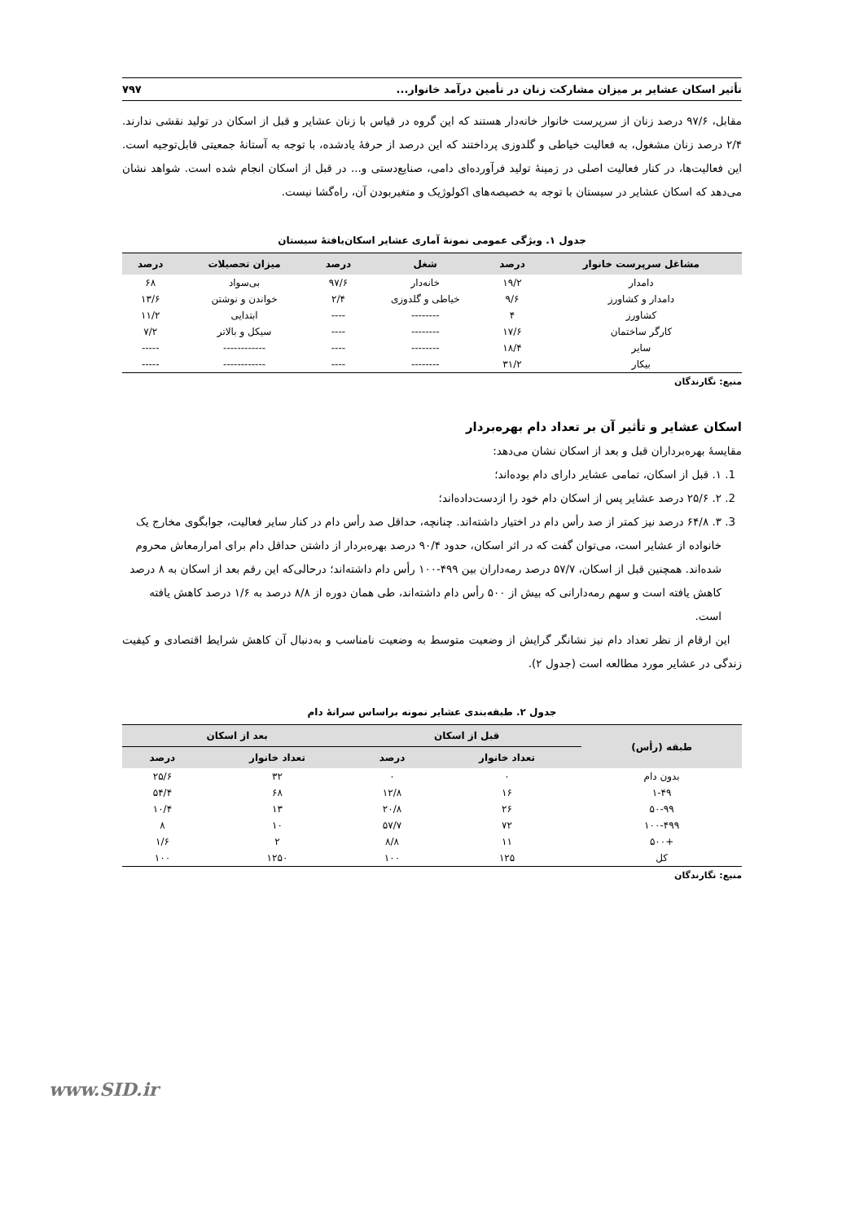تأثیر اسکان عشایر بر میزان مشارکت زنان در تأمین درآمد خانوار... ۷۹۷
مقابل، ۹۷/۶ درصد زنان از سرپرست خانوار خانه‌دار هستند که این گروه در قیاس با زنان عشایر و قبل از اسکان در تولید نقشی ندارند. ۲/۴ درصد زنان مشغول، به فعالیت خیاطی و گلدوزی پرداختند که این درصد از حرفهٔ یادشده، با توجه به آستانهٔ جمعیتی قابل‌توجیه است. این فعالیت‌ها، در کنار فعالیت اصلی در زمینهٔ تولید فرآورده‌ای دامی، صنایع‌دستی و... در قبل از اسکان انجام شده است. شواهد نشان می‌دهد که اسکان عشایر در سیستان با توجه به خصیصه‌های اکولوژیک و متغیربودن آن، راه‌گشا نیست.
جدول ۱. ویژگی عمومی نمونهٔ آماری عشایر اسکان‌یافتهٔ سیستان
| مشاغل سرپرست خانوار | درصد | شغل | درصد | میزان تحصیلات | درصد |
| --- | --- | --- | --- | --- | --- |
| دامدار | ۱۹/۲ | خانه‌دار | ۹۷/۶ | بی‌سواد | ۶۸ |
| دامدار و کشاورز | ۹/۶ | خیاطی و گلدوزی | ۲/۴ | خواندن و نوشتن | ۱۳/۶ |
| کشاورز | ۴ | -------- | ---- | ابتدایی | ۱۱/۲ |
| کارگر ساختمان | ۱۷/۶ | -------- | ---- | سیکل و بالاتر | ۷/۲ |
| سایر | ۱۸/۴ | -------- | ---- | ------------ | ----- |
| بیکار | ۳۱/۲ | -------- | ---- | ------------ | ----- |
منبع: نگارندگان
اسکان عشایر و تأثیر آن بر تعداد دام بهره‌بردار
مقایسهٔ بهره‌برداران قبل و بعد از اسکان نشان می‌دهد:
1. ۱. قبل از اسکان، تمامی عشایر دارای دام بوده‌اند؛
2. ۲. ۲۵/۶ درصد عشایر پس از اسکان دام خود را ازدست‌داده‌اند؛
3. ۳. ۶۴/۸ درصد نیز کمتر از صد رأس دام در اختیار داشته‌اند. چنانچه، حداقل صد رأس دام در کنار سایر فعالیت، جوابگوی مخارج یک خانواده از عشایر است، می‌توان گفت که در اثر اسکان، حدود ۹۰/۴ درصد بهره‌بردار از داشتن حداقل دام برای امرارمعاش محروم شده‌اند. همچنین قبل از اسکان، ۵۷/۷ درصد رمه‌داران بین ۴۹۹-۱۰۰ رأس دام داشته‌اند؛ درحالی‌که این رقم بعد از اسکان به ۸ درصد کاهش یافته است و سهم رمه‌دارانی که بیش از ۵۰۰ رأس دام داشته‌اند، طی همان دوره از ۸/۸ درصد به ۱/۶ درصد کاهش یافته است.
این ارقام از نظر تعداد دام نیز نشانگر گرایش از وضعیت متوسط به وضعیت نامناسب و به‌دنبال آن کاهش شرایط اقتصادی و کیفیت زندگی در عشایر مورد مطالعه است (جدول ۲).
جدول ۲. طبقه‌بندی عشایر نمونه براساس سرانهٔ دام
| طبقه (رأس) | قبل از اسکان | | بعد از اسکان | |
| --- | --- | --- | --- | --- |
| | تعداد خانوار | درصد | تعداد خانوار | درصد |
| بدون دام | ۰ | ۰ | ۳۲ | ۲۵/۶ |
| ۱-۴۹ | ۱۶ | ۱۲/۸ | ۶۸ | ۵۴/۴ |
| ۵۰-۹۹ | ۲۶ | ۲۰/۸ | ۱۳ | ۱۰/۴ |
| ۱۰۰-۴۹۹ | ۷۲ | ۵۷/۷ | ۱۰ | ۸ |
| +۵۰۰ | ۱۱ | ۸/۸ | ۲ | ۱/۶ |
| کل | ۱۲۵ | ۱۰۰ | ۱۲۵۰ | ۱۰۰ |
منبع: نگارندگان
www.SID.ir